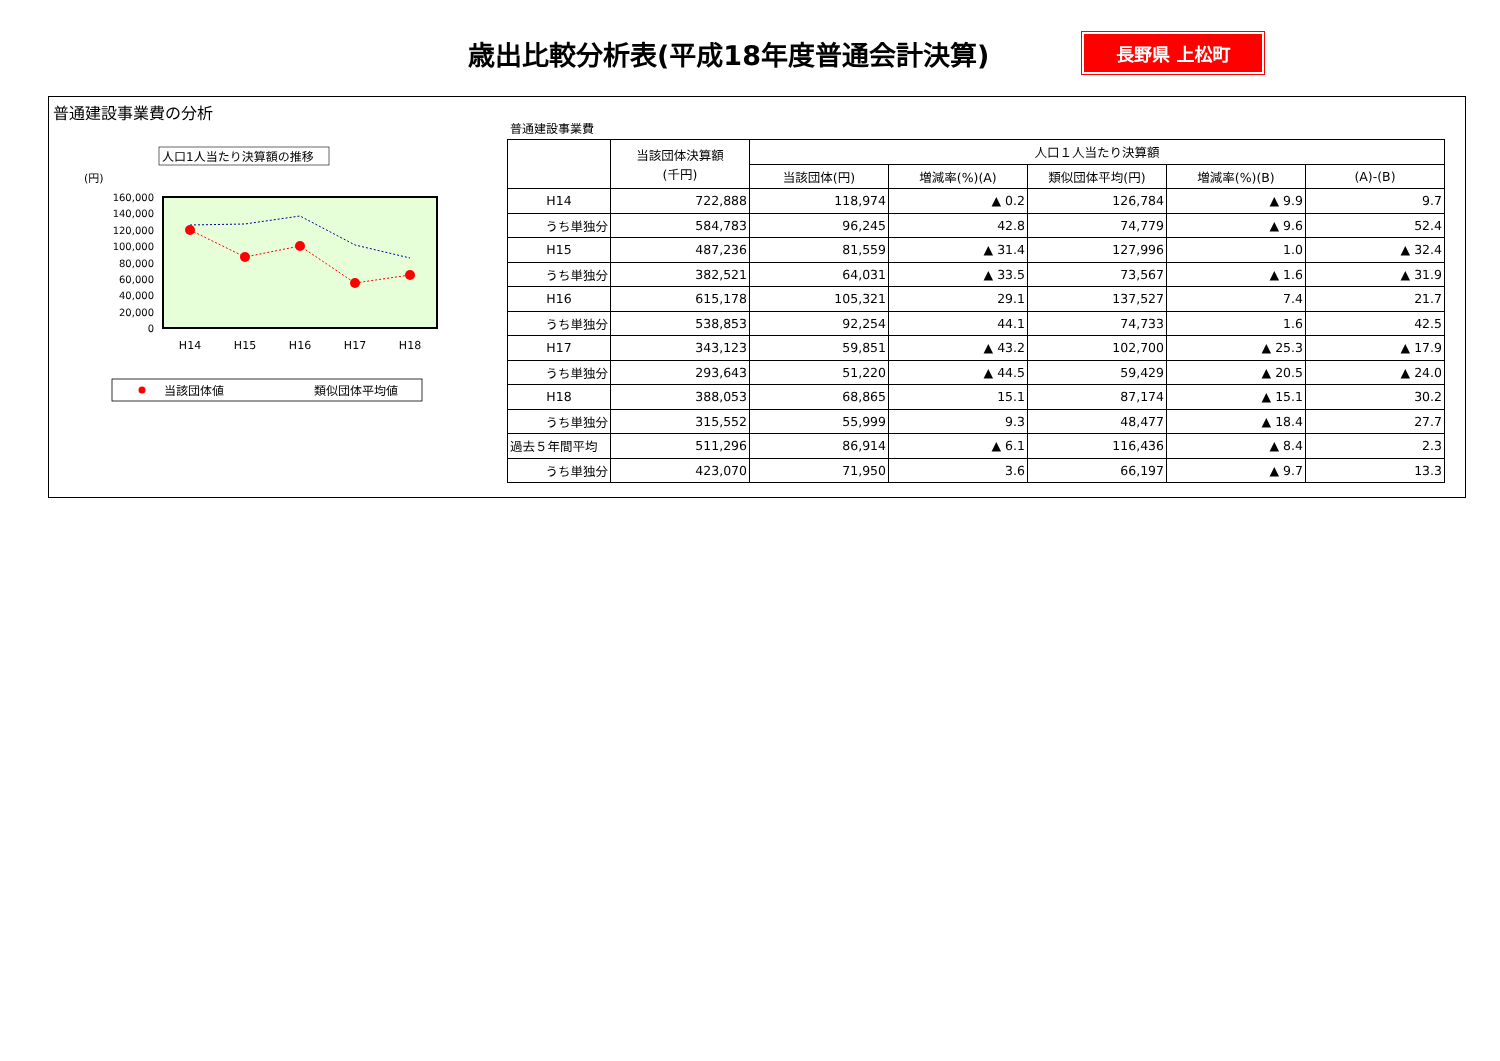歳出比較分析表(平成18年度普通会計決算)
長野県 上松町
普通建設事業費の分析
人口1人当たり決算額の推移
(円)
160,000
140,000
120,000
100,000
80,000
60,000
40,000
20,000
0
H14
H15
H16
H17
H18
当該団体値
類似団体平均値
普通建設事業費
| | 当該団体決算額 (千円) | 人口１人当たり決算額 | | | | |
| --- | --- | --- | --- | --- | --- | --- |
| | | 当該団体(円) | 増減率(%)(A) | 類似団体平均(円) | 増減率(%)(B) | (A)-(B) |
| H14 | 722,888 | 118,974 | ▲ 0.2 | 126,784 | ▲ 9.9 | 9.7 |
| うち単独分 | 584,783 | 96,245 | 42.8 | 74,779 | ▲ 9.6 | 52.4 |
| H15 | 487,236 | 81,559 | ▲ 31.4 | 127,996 | 1.0 | ▲ 32.4 |
| うち単独分 | 382,521 | 64,031 | ▲ 33.5 | 73,567 | ▲ 1.6 | ▲ 31.9 |
| H16 | 615,178 | 105,321 | 29.1 | 137,527 | 7.4 | 21.7 |
| うち単独分 | 538,853 | 92,254 | 44.1 | 74,733 | 1.6 | 42.5 |
| H17 | 343,123 | 59,851 | ▲ 43.2 | 102,700 | ▲ 25.3 | ▲ 17.9 |
| うち単独分 | 293,643 | 51,220 | ▲ 44.5 | 59,429 | ▲ 20.5 | ▲ 24.0 |
| H18 | 388,053 | 68,865 | 15.1 | 87,174 | ▲ 15.1 | 30.2 |
| うち単独分 | 315,552 | 55,999 | 9.3 | 48,477 | ▲ 18.4 | 27.7 |
| 過去５年間平均 | 511,296 | 86,914 | ▲ 6.1 | 116,436 | ▲ 8.4 | 2.3 |
| うち単独分 | 423,070 | 71,950 | 3.6 | 66,197 | ▲ 9.7 | 13.3 |